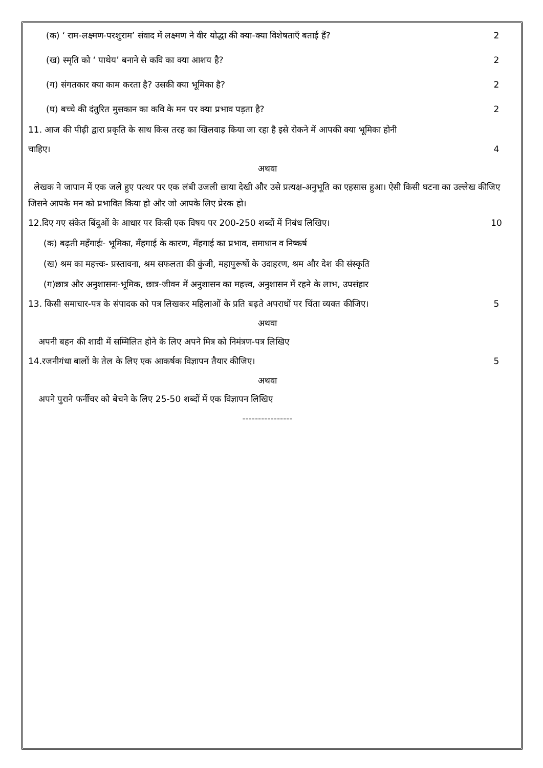(क) ‘ राम-लक्ष्मण-परशुराम’ संवाद में लक्ष्मण ने वीर योद्धा की क्या-क्या विशेषताएँ बताई हैं? 2
(ख) स्मृति को ‘ पाथेय’ बनाने से कवि का क्या आशय है? 2
(ग) संगतकार क्या काम करता है? उसकी क्या भूमिका है? 2
(घ) बच्चे की दंतुरित मुसकान का कवि के मन पर क्या प्रभाव पड़ता है? 2
11. आज की पीढ़ी द्वारा प्रकृति के साथ किस तरह का खिलवाड़ किया जा रहा है इसे रोकने में आपकी क्या भूमिका होनी
चाहिए। 4
अथवा
लेखक ने जापान में एक जले हुए पत्थर पर एक लंबी उजली छाया देखी और उसे प्रत्यक्ष-अनुभूति का एहसास हुआ। ऐसी किसी घटना का उल्लेख कीजिए जिसने आपके मन को प्रभावित किया हो और जो आपके लिए प्रेरक हो।
12.दिए गए संकेत बिंदुओं के आधार पर किसी एक विषय पर 200-250 शब्दों में निबंध लिखिए। 10
(क) बढ़ती महँगाईः- भूमिका, मँहगाई के कारण, मँहगाई का प्रभाव, समाधान व निष्कर्ष
(ख) श्रम का महत्त्वः- प्रस्तावना, श्रम सफलता की कुंजी, महापुरूषों के उदाहरण, श्रम और देश की संस्कृति
(ग)छात्र और अनुशासनः-भूमिक, छात्र-जीवन में अनुशासन का महत्त्व, अनुशासन में रहने के लाभ, उपसंहार
13. किसी समाचार-पत्र के संपादक को पत्र लिखकर महिलाओं के प्रति बढ़ते अपराधों पर चिंता व्यक्त कीजिए। 5
अथवा
अपनी बहन की शादी में सम्मिलित होने के लिए अपने मित्र को निमंत्रण-पत्र लिखिए
14.रजनीगंधा बालों के तेल के लिए एक आकर्षक विज्ञापन तैयार कीजिए। 5
अथवा
अपने पुराने फर्नीचर को बेचने के लिए 25-50 शब्दों में एक विज्ञापन लिखिए
----------------